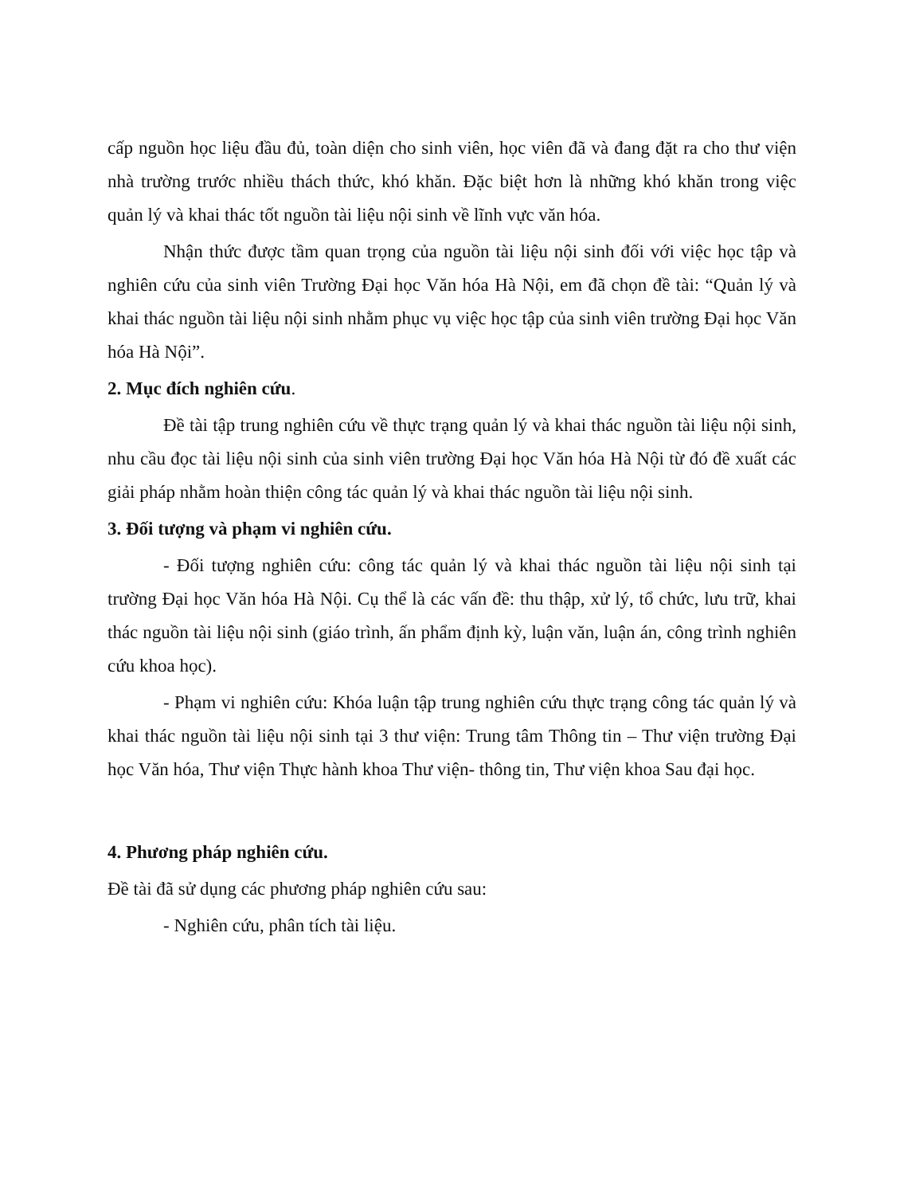cấp nguồn học liệu đầu đủ, toàn diện cho sinh viên, học viên đã và đang đặt ra cho thư viện nhà trường trước nhiều thách thức, khó khăn. Đặc biệt hơn là những khó khăn trong việc quản lý và khai thác tốt nguồn tài liệu nội sinh về lĩnh vực văn hóa.
Nhận thức được tầm quan trọng của nguồn tài liệu nội sinh đối với việc học tập và nghiên cứu của sinh viên Trường Đại học Văn hóa Hà Nội, em đã chọn đề tài: “Quản lý và khai thác nguồn tài liệu nội sinh nhằm phục vụ việc học tập của sinh viên trường Đại học Văn hóa Hà Nội”.
2. Mục đích nghiên cứu.
Đề tài tập trung nghiên cứu về thực trạng quản lý và khai thác nguồn tài liệu nội sinh, nhu cầu đọc tài liệu nội sinh của sinh viên trường Đại học Văn hóa Hà Nội từ đó đề xuất các giải pháp nhằm hoàn thiện công tác quản lý và khai thác nguồn tài liệu nội sinh.
3. Đối tượng và phạm vi nghiên cứu.
- Đối tượng nghiên cứu: công tác quản lý và khai thác nguồn tài liệu nội sinh tại trường Đại học Văn hóa Hà Nội. Cụ thể là các vấn đề: thu thập, xử lý, tổ chức, lưu trữ, khai thác nguồn tài liệu nội sinh (giáo trình, ấn phẩm định kỳ, luận văn, luận án, công trình nghiên cứu khoa học).
- Phạm vi nghiên cứu: Khóa luận tập trung nghiên cứu thực trạng công tác quản lý và khai thác nguồn tài liệu nội sinh tại 3 thư viện: Trung tâm Thông tin – Thư viện trường Đại học Văn hóa, Thư viện Thực hành khoa Thư viện- thông tin, Thư viện khoa Sau đại học.
4. Phương pháp nghiên cứu.
Đề tài đã sử dụng các phương pháp nghiên cứu sau:
- Nghiên cứu, phân tích tài liệu.